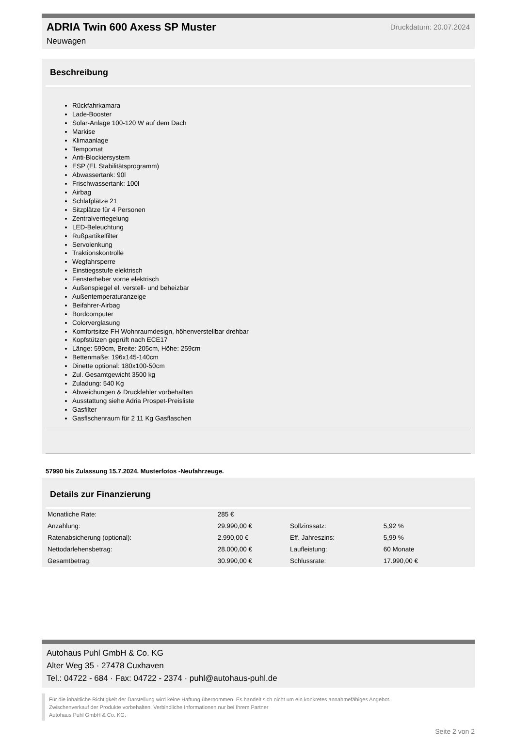ADRIA Twin 600 Axess SP Muster
Neuwagen
Druckdatum: 20.07.2024
Beschreibung
Rückfahrkamara
Lade-Booster
Solar-Anlage 100-120 W auf dem Dach
Markise
Klimaanlage
Tempomat
Anti-Blockiersystem
ESP (El. Stabilitätsprogramm)
Abwassertank: 90l
Frischwassertank: 100l
Airbag
Schlafplätze 21
Sitzplätze für 4 Personen
Zentralverriegelung
LED-Beleuchtung
Rußpartikelfilter
Servolenkung
Traktionskontrolle
Wegfahrsperre
Einstiegsstufe elektrisch
Fensterheber vorne elektrisch
Außenspiegel el. verstell- und beheizbar
Außentemperaturanzeige
Beifahrer-Airbag
Bordcomputer
Colorverglasung
Komfortsitze FH Wohnraumdesign, höhenverstellbar drehbar
Kopfstützen geprüft nach ECE17
Länge: 599cm, Breite: 205cm, Höhe: 259cm
Bettenmaße: 196x145-140cm
Dinette optional: 180x100-50cm
Zul. Gesamtgewicht 3500 kg
Zuladung: 540 Kg
Abweichungen & Druckfehler vorbehalten
Ausstattung siehe Adria Prospet-Preisliste
Gasfilter
Gasflschenraum für 2 11 Kg Gasflaschen
57990 bis Zulassung 15.7.2024. Musterfotos -Neufahrzeuge.
Details zur Finanzierung
| Monatliche Rate: | 285 € | | |
| Anzahlung: | 29.990,00 € | Sollzinssatz: | 5,92 % |
| Ratenabsicherung (optional): | 2.990,00 € | Eff. Jahreszins: | 5,99 % |
| Nettodarlehensbetrag: | 28.000,00 € | Laufleistung: | 60 Monate |
| Gesamtbetrag: | 30.990,00 € | Schlussrate: | 17.990,00 € |
Autohaus Puhl GmbH & Co. KG
Alter Weg 35 · 27478 Cuxhaven
Tel.: 04722 - 684 · Fax: 04722 - 2374 · puhl@autohaus-puhl.de
Für die inhaltliche Richtigkeit der Darstellung wird keine Haftung übernommen. Es handelt sich nicht um ein konkretes annahmefähiges Angebot.
Zwischenverkauf der Produkte vorbehalten. Verbindliche Informationen nur bei Ihrem Partner
Autohaus Puhl GmbH & Co. KG.
Seite 2 von 2